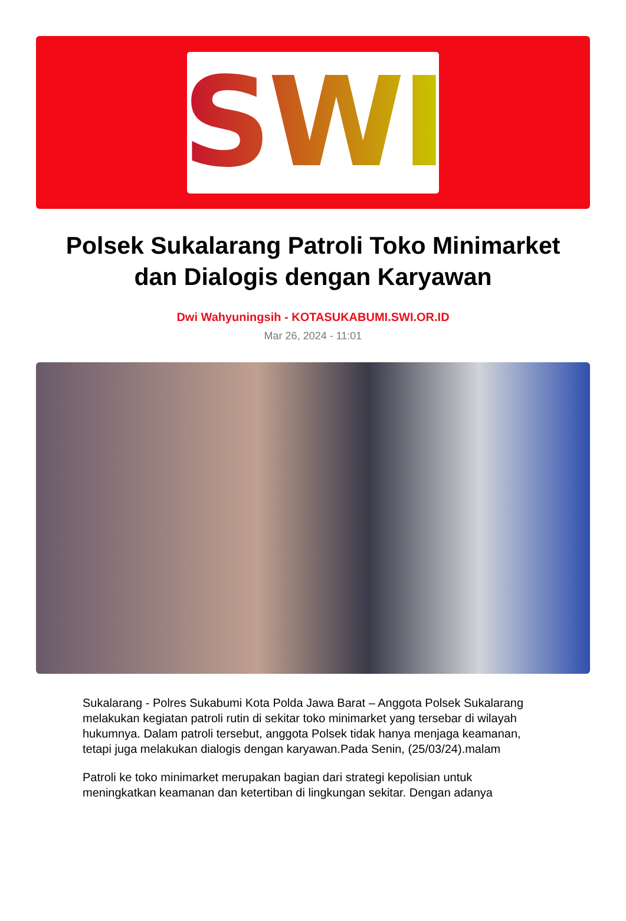SWI
Polsek Sukalarang Patroli Toko Minimarket dan Dialogis dengan Karyawan
Dwi Wahyuningsih - KOTASUKABUMI.SWI.OR.ID
Mar 26, 2024 - 11:01
Sukalarang - Polres Sukabumi Kota Polda Jawa Barat – Anggota Polsek Sukalarang melakukan kegiatan patroli rutin di sekitar toko minimarket yang tersebar di wilayah hukumnya. Dalam patroli tersebut, anggota Polsek tidak hanya menjaga keamanan, tetapi juga melakukan dialogis dengan karyawan.Pada Senin, (25/03/24).malam
Patroli ke toko minimarket merupakan bagian dari strategi kepolisian untuk meningkatkan keamanan dan ketertiban di lingkungan sekitar. Dengan adanya